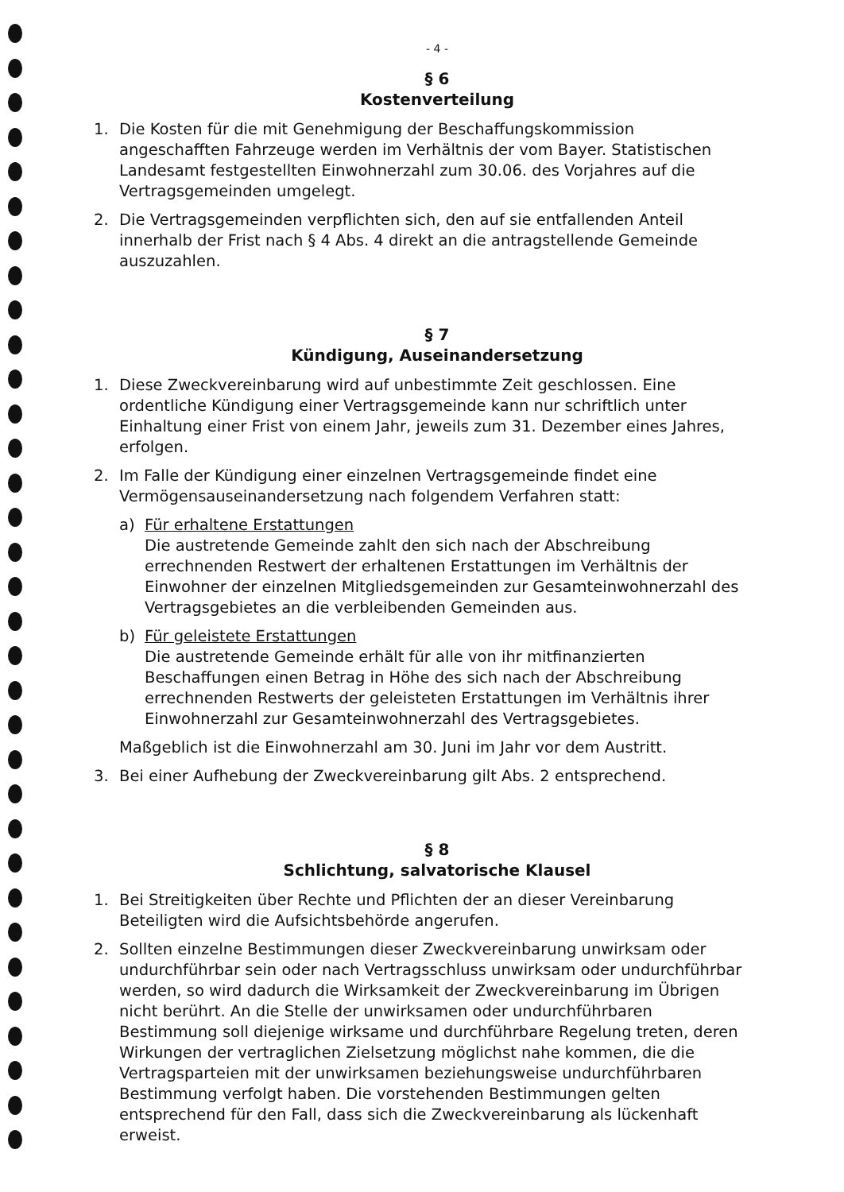- 4 -
§ 6
Kostenverteilung
1. Die Kosten für die mit Genehmigung der Beschaffungskommission angeschafften Fahrzeuge werden im Verhältnis der vom Bayer. Statistischen Landesamt festgestellten Einwohnerzahl zum 30.06. des Vorjahres auf die Vertragsgemeinden umgelegt.
2. Die Vertragsgemeinden verpflichten sich, den auf sie entfallenden Anteil innerhalb der Frist nach § 4 Abs. 4 direkt an die antragstellende Gemeinde auszuzahlen.
§ 7
Kündigung, Auseinandersetzung
1. Diese Zweckvereinbarung wird auf unbestimmte Zeit geschlossen. Eine ordentliche Kündigung einer Vertragsgemeinde kann nur schriftlich unter Einhaltung einer Frist von einem Jahr, jeweils zum 31. Dezember eines Jahres, erfolgen.
2. Im Falle der Kündigung einer einzelnen Vertragsgemeinde findet eine Vermögensauseinandersetzung nach folgendem Verfahren statt:
a) Für erhaltene Erstattungen
Die austretende Gemeinde zahlt den sich nach der Abschreibung errechnenden Restwert der erhaltenen Erstattungen im Verhältnis der Einwohner der einzelnen Mitgliedsgemeinden zur Gesamteinwohnerzahl des Vertragsgebietes an die verbleibenden Gemeinden aus.
b) Für geleistete Erstattungen
Die austretende Gemeinde erhält für alle von ihr mitfinanzierten Beschaffungen einen Betrag in Höhe des sich nach der Abschreibung errechnenden Restwerts der geleisteten Erstattungen im Verhältnis ihrer Einwohnerzahl zur Gesamteinwohnerzahl des Vertragsgebietes.
Maßgeblich ist die Einwohnerzahl am 30. Juni im Jahr vor dem Austritt.
3. Bei einer Aufhebung der Zweckvereinbarung gilt Abs. 2 entsprechend.
§ 8
Schlichtung, salvatorische Klausel
1. Bei Streitigkeiten über Rechte und Pflichten der an dieser Vereinbarung Beteiligten wird die Aufsichtsbehörde angerufen.
2. Sollten einzelne Bestimmungen dieser Zweckvereinbarung unwirksam oder undurchführbar sein oder nach Vertragsschluss unwirksam oder undurchführbar werden, so wird dadurch die Wirksamkeit der Zweckvereinbarung im Übrigen nicht berührt. An die Stelle der unwirksamen oder undurchführbaren Bestimmung soll diejenige wirksame und durchführbare Regelung treten, deren Wirkungen der vertraglichen Zielsetzung möglichst nahe kommen, die die Vertragsparteien mit der unwirksamen beziehungsweise undurchführbaren Bestimmung verfolgt haben. Die vorstehenden Bestimmungen gelten entsprechend für den Fall, dass sich die Zweckvereinbarung als lückenhaft erweist.